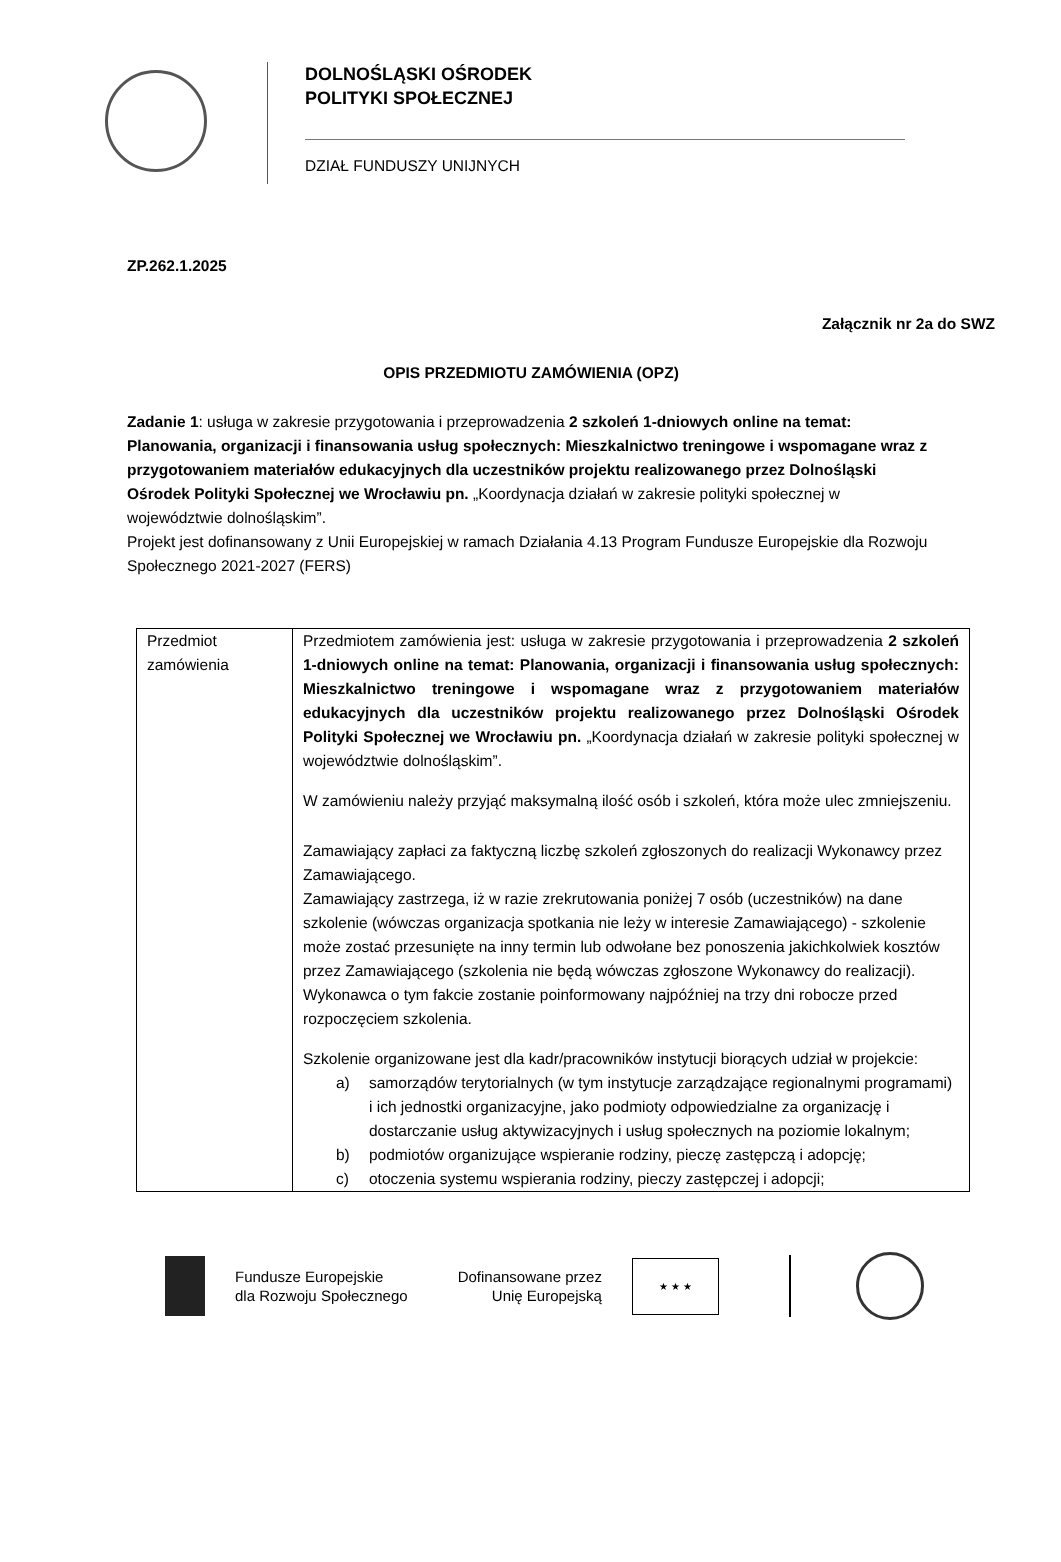DOLNOŚLĄSKI OŚRODEK
POLITYKI SPOŁECZNEJ
DZIAŁ FUNDUSZY UNIJNYCH
ZP.262.1.2025
Załącznik nr 2a do SWZ
OPIS PRZEDMIOTU ZAMÓWIENIA (OPZ)
Zadanie 1: usługa w zakresie przygotowania i przeprowadzenia 2 szkoleń 1-dniowych online na temat: Planowania, organizacji i finansowania usług społecznych: Mieszkalnictwo treningowe i wspomagane wraz z przygotowaniem materiałów edukacyjnych dla uczestników projektu realizowanego przez Dolnośląski Ośrodek Polityki Społecznej we Wrocławiu pn. „Koordynacja działań w zakresie polityki społecznej w województwie dolnośląskim”.
Projekt jest dofinansowany z Unii Europejskiej w ramach Działania 4.13 Program Fundusze Europejskie dla Rozwoju Społecznego 2021-2027 (FERS)
| Przedmiot zamówienia | Przedmiotem zamówienia jest: usługa w zakresie przygotowania i przeprowadzenia 2 szkoleń 1-dniowych online na temat: Planowania, organizacji i finansowania usług społecznych: Mieszkalnictwo treningowe i wspomagane wraz z przygotowaniem materiałów edukacyjnych dla uczestników projektu realizowanego przez Dolnośląski Ośrodek Polityki Społecznej we Wrocławiu pn. „Koordynacja działań w zakresie polityki społecznej w województwie dolnośląskim”. W zamówieniu należy przyjąć maksymalną ilość osób i szkoleń, która może ulec zmniejszeniu. Zamawiający zapłaci za faktyczną liczbę szkoleń zgłoszonych do realizacji Wykonawcy przez Zamawiającego. Zamawiający zastrzega, iż w razie zrekrutowania poniżej 7 osób (uczestników) na dane szkolenie (wówczas organizacja spotkania nie leży w interesie Zamawiającego) - szkolenie może zostać przesunięte na inny termin lub odwołane bez ponoszenia jakichkolwiek kosztów przez Zamawiającego (szkolenia nie będą wówczas zgłoszone Wykonawcy do realizacji). Wykonawca o tym fakcie zostanie poinformowany najpóźniej na trzy dni robocze przed rozpoczęciem szkolenia. Szkolenie organizowane jest dla kadr/pracowników instytucji biorących udział w projekcie: a) samorządów terytorialnych (w tym instytucje zarządzające regionalnymi programami) i ich jednostki organizacyjne, jako podmioty odpowiedzialne za organizację i dostarczanie usług aktywizacyjnych i usług społecznych na poziomie lokalnym; b) podmiotów organizujące wspieranie rodziny, pieczę zastępczą i adopcję; c) otoczenia systemu wspierania rodziny, pieczy zastępczej i adopcji; |
Fundusze Europejskie
dla Rozwoju Społecznego
Dofinansowane przez
Unię Europejską
★ ★ ★